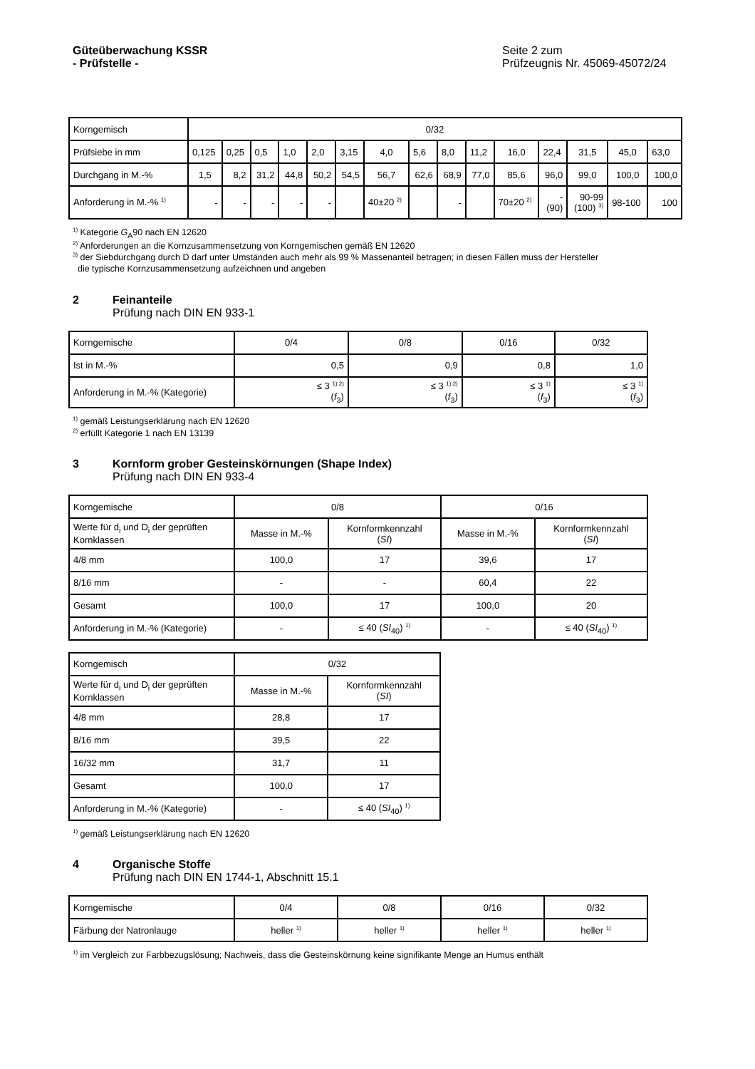Güteüberwachung KSSR
- Prüfstelle -
Seite 2 zum
Prüfzeugnis Nr. 45069-45072/24
| Korngemisch | 0/32 | | | | | | | | | | | | | | |
| Prüfsiebe in mm | 0,125 | 0,25 | 0,5 | 1,0 | 2,0 | 3,15 | 4,0 | 5,6 | 8,0 | 11,2 | 16,0 | 22,4 | 31,5 | 45,0 | 63,0 |
| Durchgang in M.-% | 1,5 | 8,2 | 31,2 | 44,8 | 50,2 | 54,5 | 56,7 | 62,6 | 68,9 | 77,0 | 85,6 | 96,0 | 99,0 | 100,0 | 100,0 |
| Anforderung in M.-% <sup>1)</sup> | - | - | - | - | - | | 40±20 <sup>2)</sup> | | - | | 70±20 <sup>2)</sup> | - (90) | 90-99 (100) <sup>3)</sup> | 98-100 | 100 |
<sup>1)</sup> Kategorie G<sub>A</sub>90 nach EN 12620
<sup>2)</sup> Anforderungen an die Kornzusammensetzung von Korngemischen gemäß EN 12620
<sup>3)</sup> der Siebdurchgang durch D darf unter Umständen auch mehr als 99 % Massenanteil betragen; in diesen Fällen muss der Hersteller
die typische Kornzusammensetzung aufzeichnen und angeben
2 Feinanteile
Prüfung nach DIN EN 933-1
| Korngemische | 0/4 | 0/8 | 0/16 | 0/32 |
| Ist in M.-% | 0,5 | 0,9 | 0,8 | 1,0 |
| Anforderung in M.-% (Kategorie) | ≤ 3 <sup>1) 2)</sup> ( f<sub>3</sub>) | ≤ 3 <sup>1) 2)</sup> ( f<sub>3</sub>) | ≤ 3 <sup>1)</sup> ( f<sub>3</sub>) | ≤ 3 <sup>1)</sup> ( f<sub>3</sub>) |
<sup>1)</sup> gemäß Leistungserklärung nach EN 12620
<sup>2)</sup> erfüllt Kategorie 1 nach EN 13139
3 Kornform grober Gesteinskörnungen (Shape Index)
Prüfung nach DIN EN 933-4
| Korngemische | 0/8 | | 0/16 | |
| Werte für d<sub>i</sub> und D<sub>i</sub> der geprüften Kornklassen | Masse in M.-% | Kornformkennzahl ( SI ) | Masse in M.-% | Kornformkennzahl ( SI ) |
| 4/8 mm | 100,0 | 17 | 39,6 | 17 |
| 8/16 mm | - | - | 60,4 | 22 |
| Gesamt | 100,0 | 17 | 100,0 | 20 |
| Anforderung in M.-% (Kategorie) | - | ≤ 40 ( SI<sub>40</sub>) <sup>1)</sup> | - | ≤ 40 ( SI<sub>40</sub>) <sup>1)</sup> |
| Korngemisch | 0/32 | |
| Werte für d<sub>i</sub> und D<sub>i</sub> der geprüften Kornklassen | Masse in M.-% | Kornformkennzahl ( SI ) |
| 4/8 mm | 28,8 | 17 |
| 8/16 mm | 39,5 | 22 |
| 16/32 mm | 31,7 | 11 |
| Gesamt | 100,0 | 17 |
| Anforderung in M.-% (Kategorie) | - | ≤ 40 ( SI<sub>40</sub>) <sup>1)</sup> |
<sup>1)</sup> gemäß Leistungserklärung nach EN 12620
4 Organische Stoffe
Prüfung nach DIN EN 1744-1, Abschnitt 15.1
| Korngemische | 0/4 | 0/8 | 0/16 | 0/32 |
| Färbung der Natronlauge | heller <sup>1)</sup> | heller <sup>1)</sup> | heller <sup>1)</sup> | heller <sup>1)</sup> |
<sup>1)</sup> im Vergleich zur Farbbezugslösung; Nachweis, dass die Gesteinskörnung keine signifikante Menge an Humus enthält